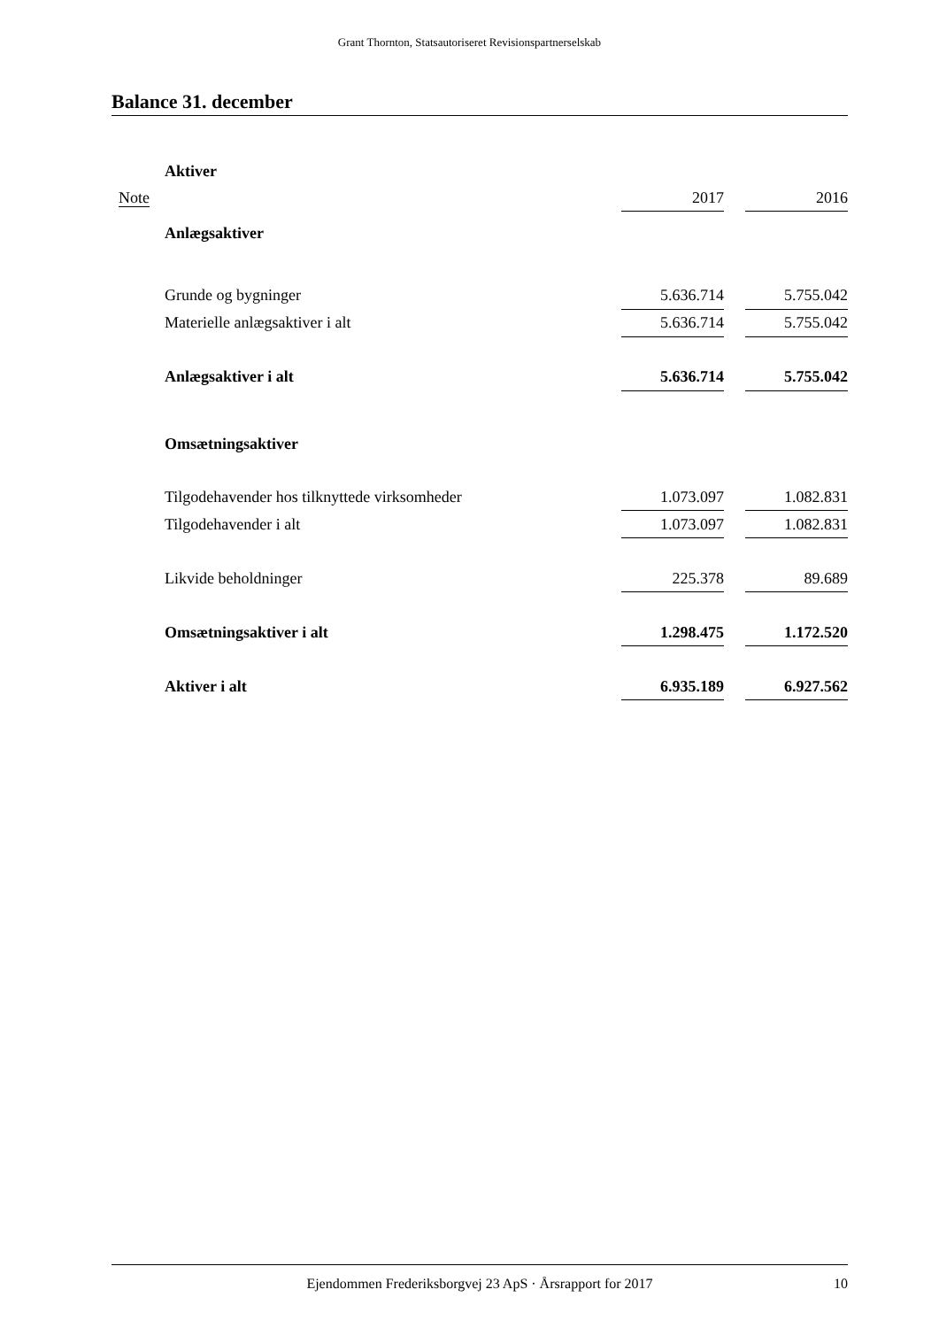Grant Thornton, Statsautoriseret Revisionspartnerselskab
Balance 31. december
| | Aktiver | | | |
| Note | | 2017 | | 2016 |
| | Anlægsaktiver | | | |
| | Grunde og bygninger | 5.636.714 | | 5.755.042 |
| | Materielle anlægsaktiver i alt | 5.636.714 | | 5.755.042 |
| | Anlægsaktiver i alt | 5.636.714 | | 5.755.042 |
| | Omsætningsaktiver | | | |
| | Tilgodehavender hos tilknyttede virksomheder | 1.073.097 | | 1.082.831 |
| | Tilgodehavender i alt | 1.073.097 | | 1.082.831 |
| | Likvide beholdninger | 225.378 | | 89.689 |
| | Omsætningsaktiver i alt | 1.298.475 | | 1.172.520 |
| | Aktiver i alt | 6.935.189 | | 6.927.562 |
Ejendommen Frederiksborgvej 23 ApS · Årsrapport for 2017 10